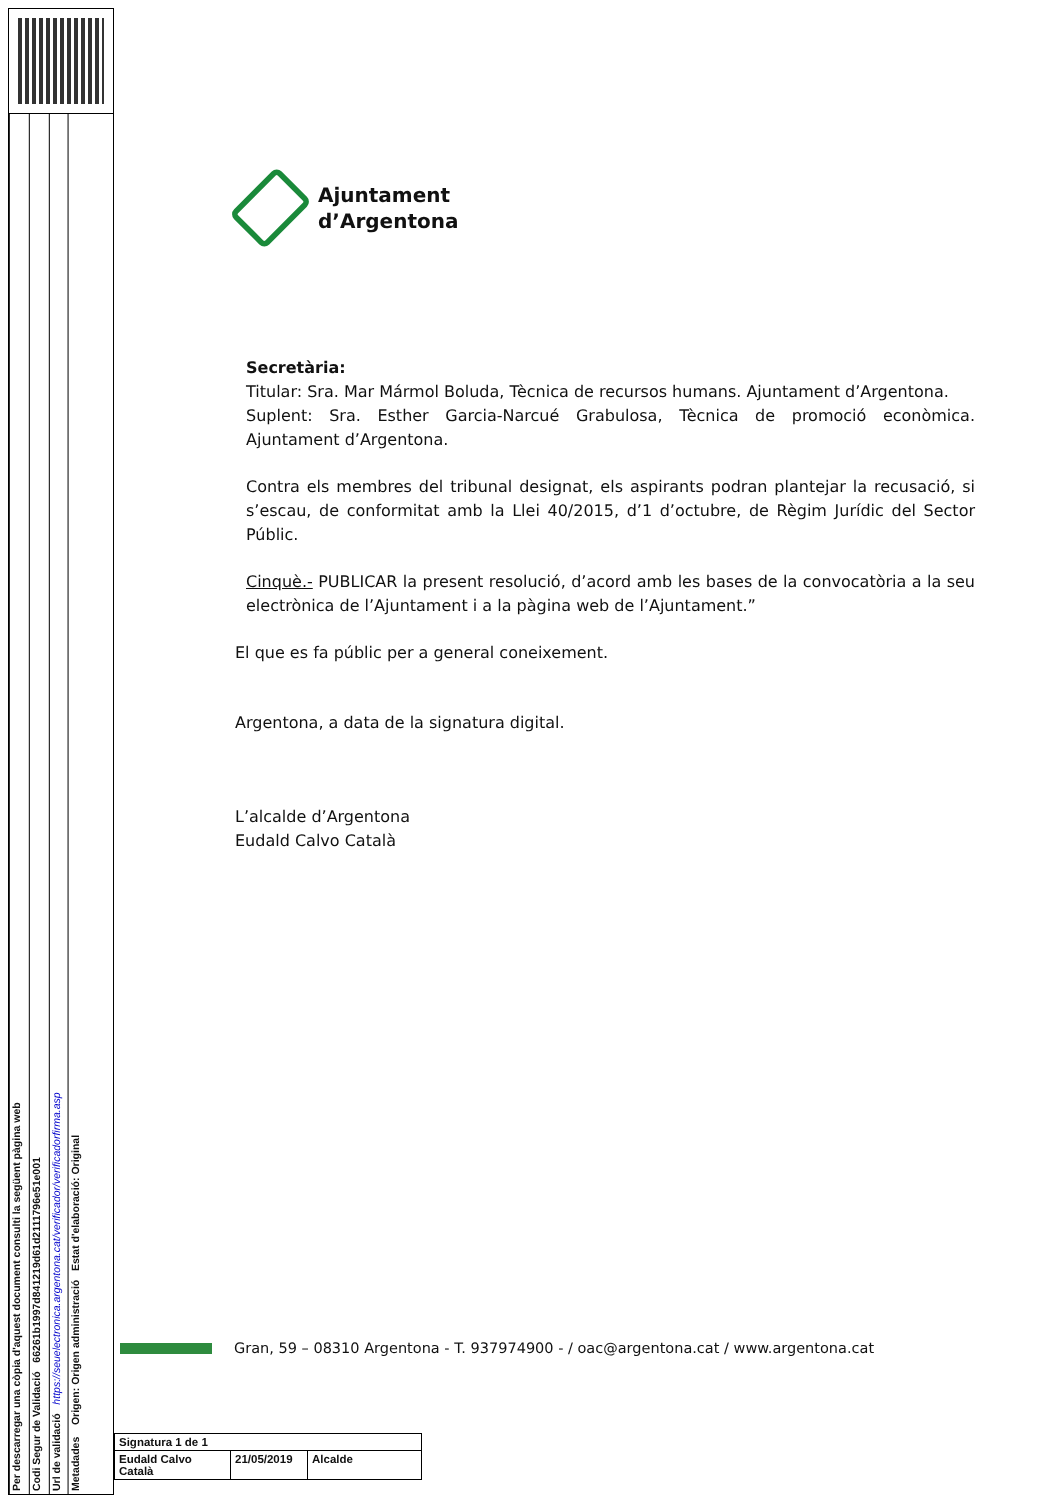Per descarregar una còpia d'aquest document consulti la següent pàgina web
Codi Segur de Validació 66261b1997d841219d61d2111796e51e001
Url de validació https://seuelectronica.argentona.cat/verificador/verificadorfirma.asp
Metadades Origen: Origen administració Estat d'elaboració: Original
Ajuntament
d’Argentona
Secretària:
Titular: Sra. Mar Mármol Boluda, Tècnica de recursos humans. Ajuntament d’Argentona.
Suplent: Sra. Esther Garcia-Narcué Grabulosa, Tècnica de promoció econòmica. Ajuntament d’Argentona.
Contra els membres del tribunal designat, els aspirants podran plantejar la recusació, si s’escau, de conformitat amb la Llei 40/2015, d’1 d’octubre, de Règim Jurídic del Sector Públic.
Cinquè.- PUBLICAR la present resolució, d’acord amb les bases de la convocatòria a la seu electrònica de l’Ajuntament i a la pàgina web de l’Ajuntament.”
El que es fa públic per a general coneixement.
Argentona, a data de la signatura digital.
L’alcalde d’Argentona
Eudald Calvo Català
Gran, 59 – 08310 Argentona - T. 937974900 - / oac@argentona.cat / www.argentona.cat
| Signatura 1 de 1 | | |
| Eudald Calvo Català | 21/05/2019 | Alcalde |